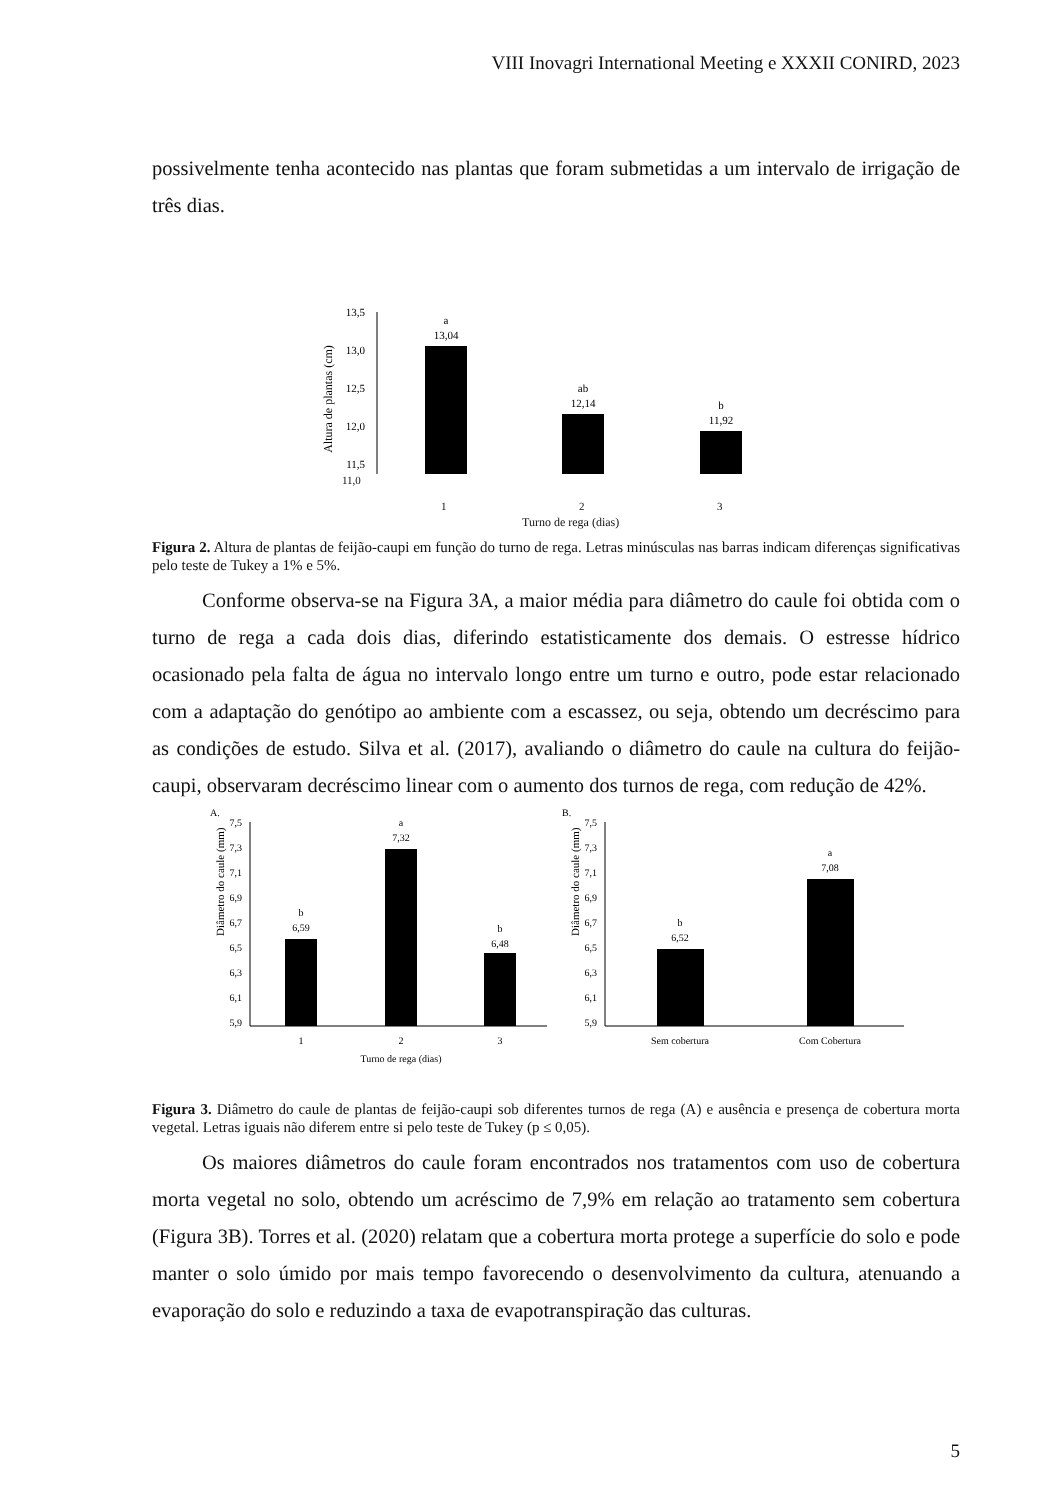VIII Inovagri International Meeting e XXXII CONIRD, 2023
possivelmente tenha acontecido nas plantas que foram submetidas a um intervalo de irrigação de três dias.
13,5
13,0
12,5
12,0
11,5
Altura de plantas (cm)
a
13,04
ab
12,14
b
11,92
11,0
1 2 3
Turno de rega (dias)
Figura 2. Altura de plantas de feijão-caupi em função do turno de rega. Letras minúsculas nas barras indicam diferenças significativas pelo teste de Tukey a 1% e 5%.
Conforme observa-se na Figura 3A, a maior média para diâmetro do caule foi obtida com o turno de rega a cada dois dias, diferindo estatisticamente dos demais. O estresse hídrico ocasionado pela falta de água no intervalo longo entre um turno e outro, pode estar relacionado com a adaptação do genótipo ao ambiente com a escassez, ou seja, obtendo um decréscimo para as condições de estudo. Silva et al. (2017), avaliando o diâmetro do caule na cultura do feijão-caupi, observaram decréscimo linear com o aumento dos turnos de rega, com redução de 42%.
A.
Diâmetro do caule (mm)
7,5
7,3
7,1
6,9
6,7
6,5
6,3
6,1
5,9
b
6,59
a
7,32
b
6,48
1
2
3
Turno de rega (dias)
B.
Diâmetro do caule (mm)
7,5
7,3
7,1
6,9
6,7
6,5
6,3
6,1
5,9
b
6,52
a
7,08
Sem cobertura
Com Cobertura
Figura 3. Diâmetro do caule de plantas de feijão-caupi sob diferentes turnos de rega (A) e ausência e presença de cobertura morta vegetal. Letras iguais não diferem entre si pelo teste de Tukey (p ≤ 0,05).
Os maiores diâmetros do caule foram encontrados nos tratamentos com uso de cobertura morta vegetal no solo, obtendo um acréscimo de 7,9% em relação ao tratamento sem cobertura (Figura 3B). Torres et al. (2020) relatam que a cobertura morta protege a superfície do solo e pode manter o solo úmido por mais tempo favorecendo o desenvolvimento da cultura, atenuando a evaporação do solo e reduzindo a taxa de evapotranspiração das culturas.
5